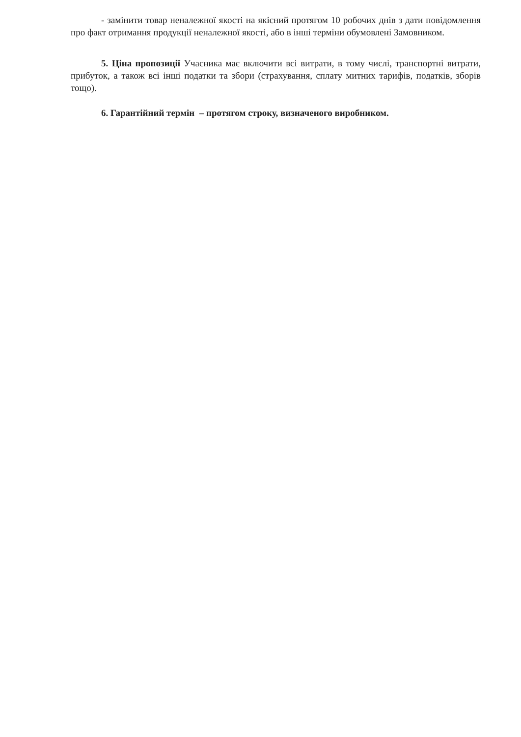- замінити товар неналежної якості на якісний протягом 10 робочих днів з дати повідомлення про факт отримання продукції неналежної якості, або в інші терміни обумовлені Замовником.
5. Ціна пропозиції Учасника має включити всі витрати, в тому числі, транспортні витрати, прибуток, а також всі інші податки та збори (страхування, сплату митних тарифів, податків, зборів тощо).
6. Гарантійний термін – протягом строку, визначеного виробником.